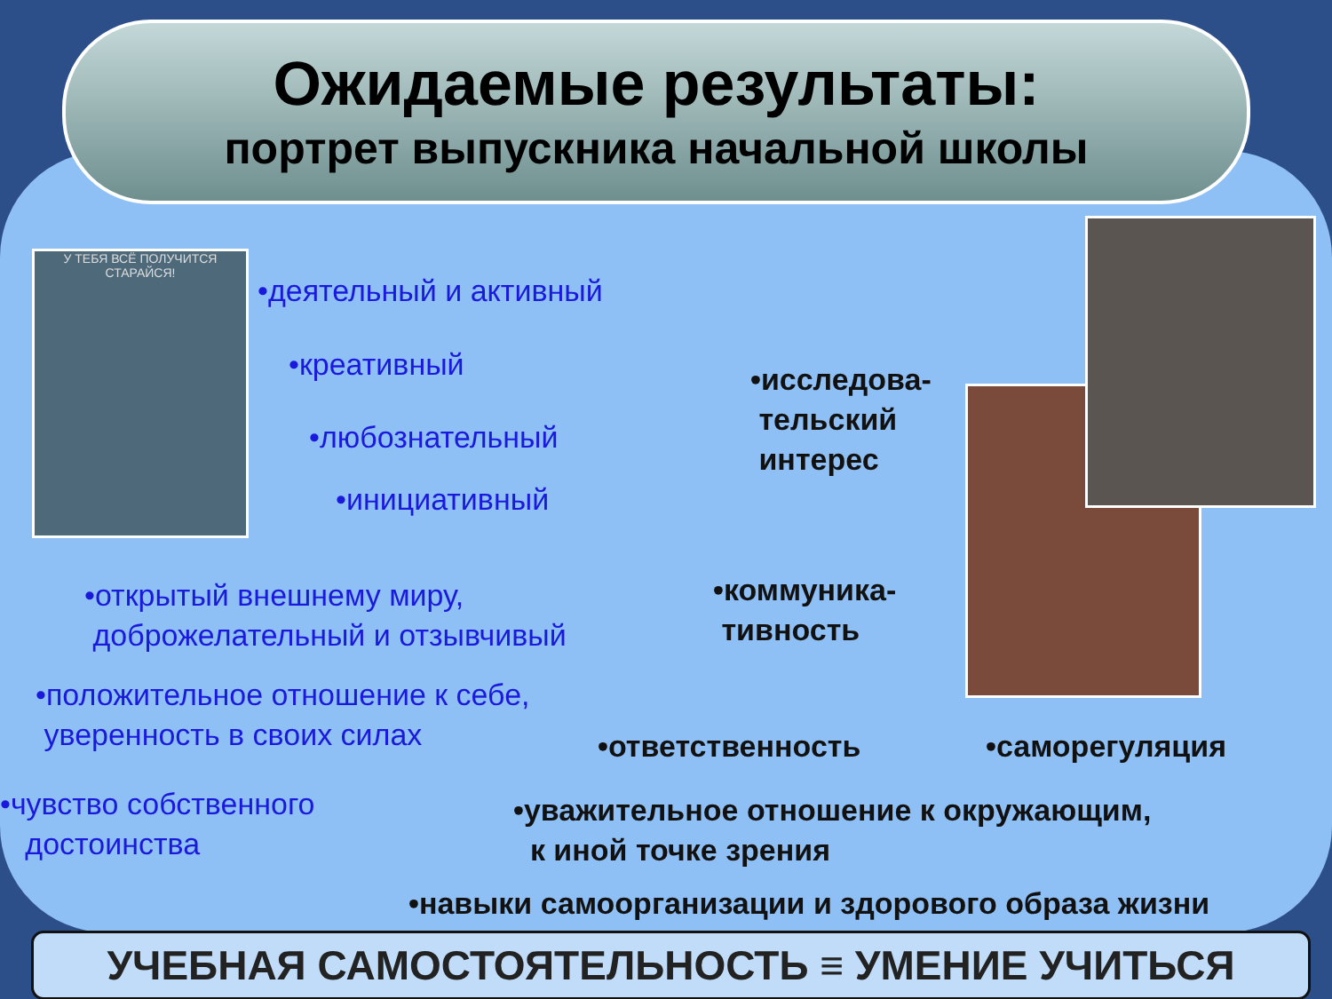Ожидаемые результаты:
портрет выпускника начальной школы
У ТЕБЯ ВСЁ ПОЛУЧИТСЯ СТАРАЙСЯ!
•деятельный и активный
•креативный
•любознательный
•инициативный
•исследова-
тельский
интерес
•открытый внешнему миру,
доброжелательный и отзывчивый
•коммуника-
тивность
•положительное отношение к себе,
уверенность в своих силах
•ответственность •саморегуляция
•чувство собственного
достоинства
•уважительное отношение к окружающим,
к иной точке зрения
•навыки самоорганизации и здорового образа жизни
УЧЕБНАЯ САМОСТОЯТЕЛЬНОСТЬ ≡ УМЕНИЕ УЧИТЬСЯ